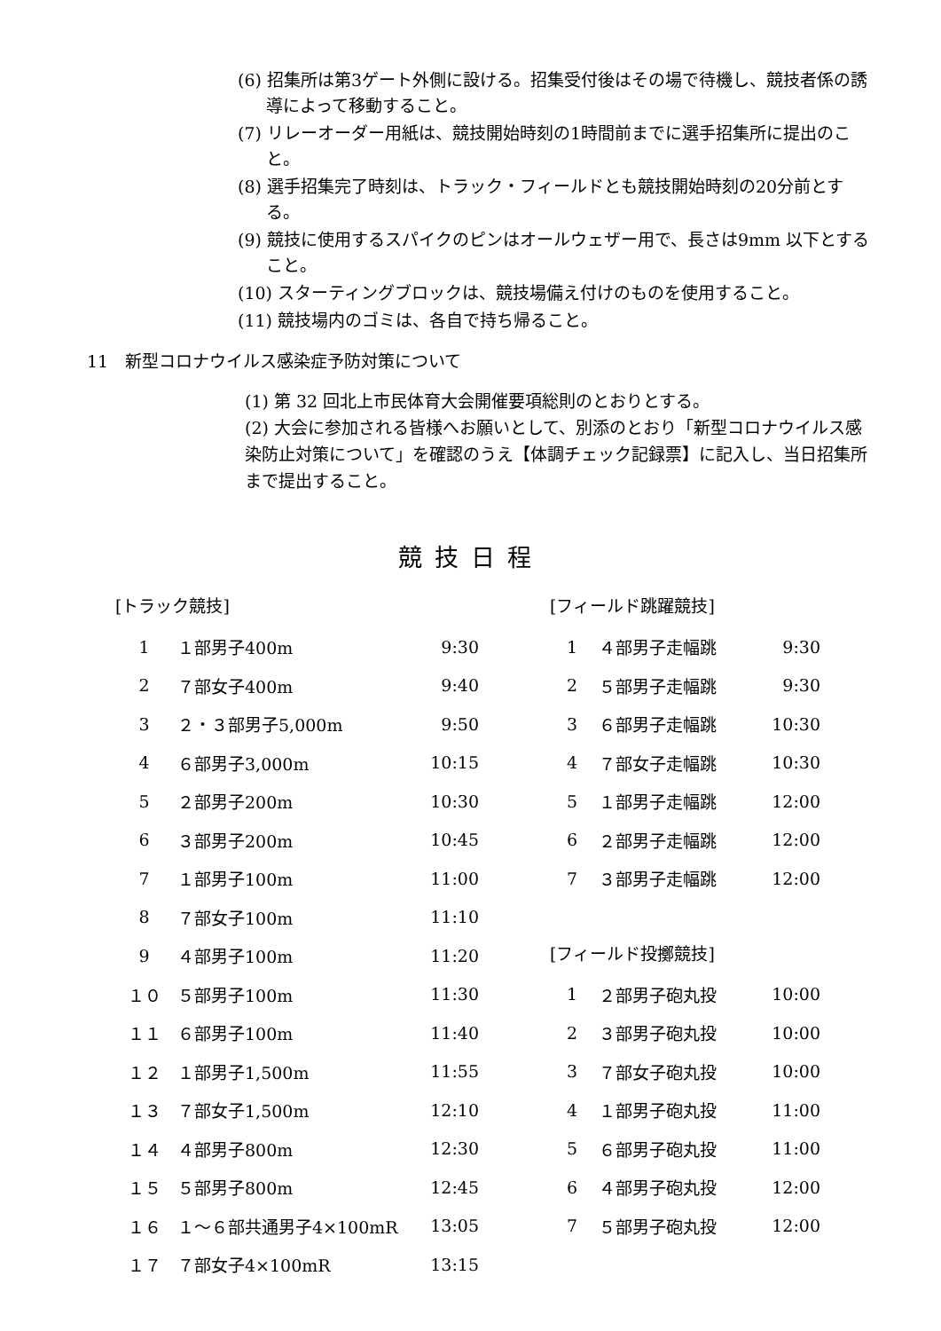(6) 招集所は第3ゲート外側に設ける。招集受付後はその場で待機し、競技者係の誘導によって移動すること。
(7) リレーオーダー用紙は、競技開始時刻の1時間前までに選手招集所に提出のこと。
(8) 選手招集完了時刻は、トラック・フィールドとも競技開始時刻の20分前とする。
(9) 競技に使用するスパイクのピンはオールウェザー用で、長さは9mm 以下とすること。
(10) スターティングブロックは、競技場備え付けのものを使用すること。
(11) 競技場内のゴミは、各自で持ち帰ること。
11　新型コロナウイルス感染症予防対策について
(1) 第 32 回北上市民体育大会開催要項総則のとおりとする。
(2) 大会に参加される皆様へお願いとして、別添のとおり「新型コロナウイルス感染防止対策について」を確認のうえ【体調チェック記録票】に記入し、当日招集所まで提出すること。
競技日程
[トラック競技]
| 1 | １部男子400m | 9:30 |
| 2 | ７部女子400m | 9:40 |
| 3 | ２・３部男子5,000m | 9:50 |
| 4 | ６部男子3,000m | 10:15 |
| 5 | ２部男子200m | 10:30 |
| 6 | ３部男子200m | 10:45 |
| 7 | １部男子100m | 11:00 |
| 8 | ７部女子100m | 11:10 |
| 9 | ４部男子100m | 11:20 |
| １０ | ５部男子100m | 11:30 |
| １１ | ６部男子100m | 11:40 |
| １２ | １部男子1,500m | 11:55 |
| １３ | ７部女子1,500m | 12:10 |
| １４ | ４部男子800m | 12:30 |
| １５ | ５部男子800m | 12:45 |
| １６ | １～６部共通男子4×100mR | 13:05 |
| １７ | ７部女子4×100mR | 13:15 |
[フィールド跳躍競技]
| 1 | ４部男子走幅跳 | 9:30 |
| 2 | ５部男子走幅跳 | 9:30 |
| 3 | ６部男子走幅跳 | 10:30 |
| 4 | ７部女子走幅跳 | 10:30 |
| 5 | １部男子走幅跳 | 12:00 |
| 6 | ２部男子走幅跳 | 12:00 |
| 7 | ３部男子走幅跳 | 12:00 |
[フィールド投擲競技]
| 1 | ２部男子砲丸投 | 10:00 |
| 2 | ３部男子砲丸投 | 10:00 |
| 3 | ７部女子砲丸投 | 10:00 |
| 4 | １部男子砲丸投 | 11:00 |
| 5 | ６部男子砲丸投 | 11:00 |
| 6 | ４部男子砲丸投 | 12:00 |
| 7 | ５部男子砲丸投 | 12:00 |